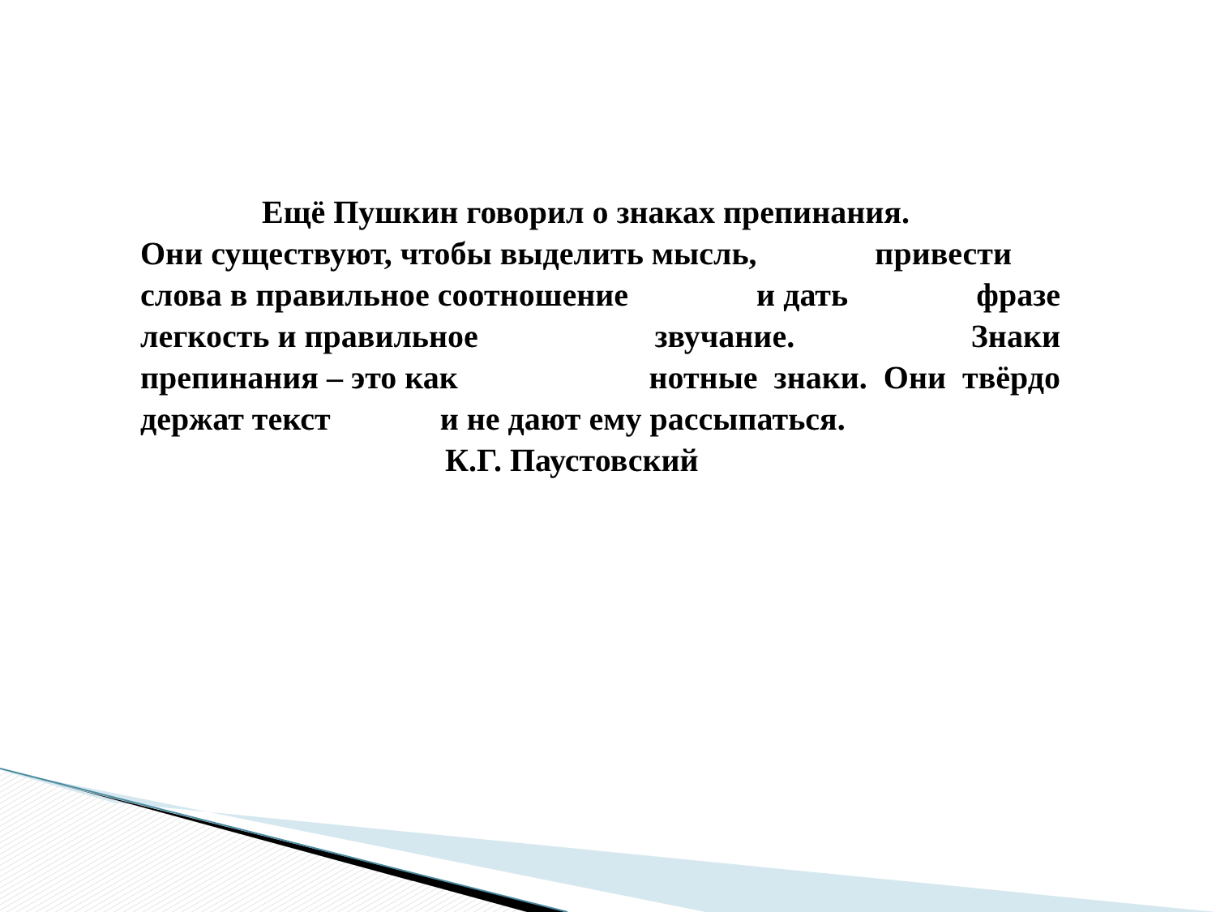Ещё Пушкин говорил о знаках препинания.
Они существуют, чтобы выделить мысль, привести
слова в правильное соотношение и дать фразе
легкость и правильное звучание. Знаки
препинания – это как нотные знаки. Они твёрдо
держат текст и не дают ему рассыпаться.
К.Г. Паустовский